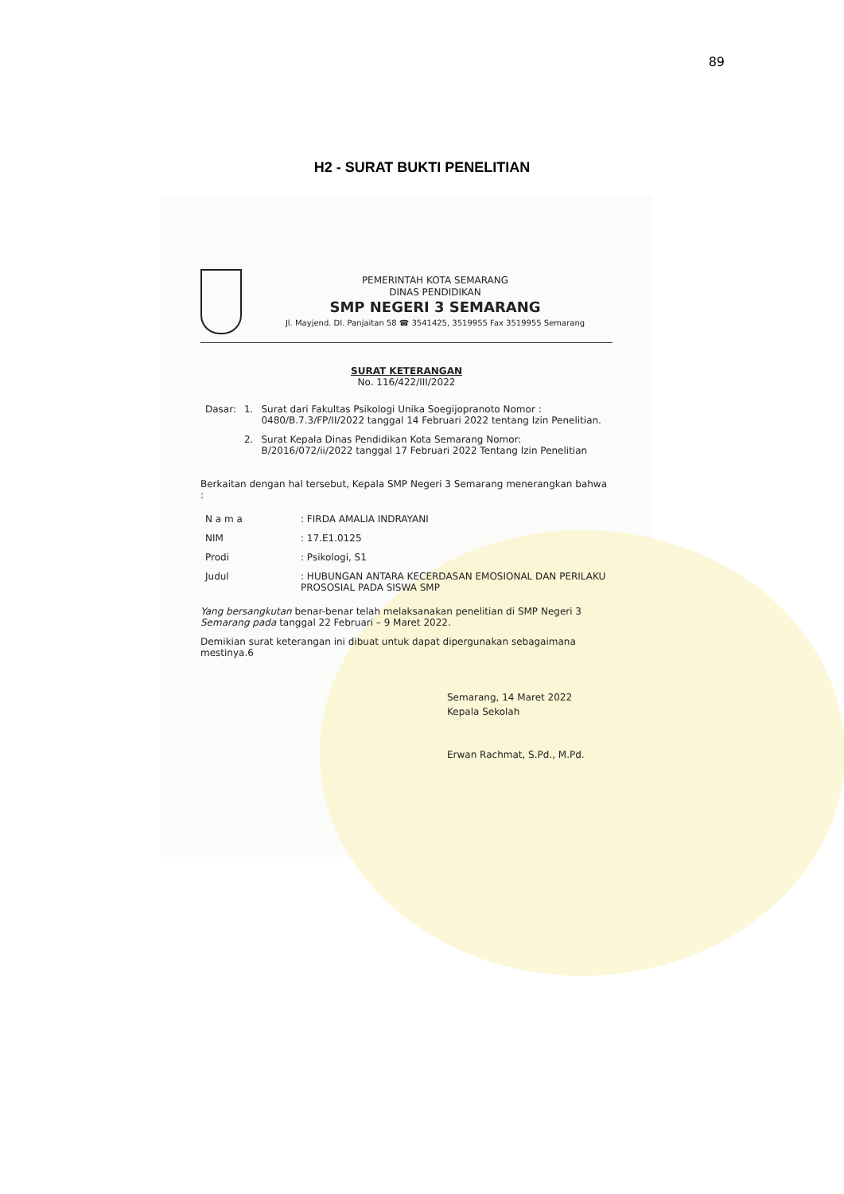89
H2 - SURAT BUKTI PENELITIAN
PEMERINTAH KOTA SEMARANG
DINAS PENDIDIKAN
SMP NEGERI 3 SEMARANG
Jl. Mayjend. DI. Panjaitan 58 ☎ 3541425, 3519955 Fax 3519955 Semarang
SURAT KETERANGAN
No. 116/422/III/2022
| Dasar: | 1. | Surat dari Fakultas Psikologi Unika Soegijopranoto Nomor : 0480/B.7.3/FP/II/2022 tanggal 14 Februari 2022 tentang Izin Penelitian. |
| | 2. | Surat Kepala Dinas Pendidikan Kota Semarang Nomor: B/2016/072/ii/2022 tanggal 17 Februari 2022 Tentang Izin Penelitian |
Berkaitan dengan hal tersebut, Kepala SMP Negeri 3 Semarang menerangkan bahwa :
| N a m a | : FIRDA AMALIA INDRAYANI |
| NIM | : 17.E1.0125 |
| Prodi | : Psikologi, S1 |
| Judul | : HUBUNGAN ANTARA KECERDASAN EMOSIONAL DAN PERILAKU PROSOSIAL PADA SISWA SMP |
Yang bersangkutan benar-benar telah melaksanakan penelitian di SMP Negeri 3 Semarang pada tanggal 22 Februari – 9 Maret 2022.
Demikian surat keterangan ini dibuat untuk dapat dipergunakan sebagaimana mestinya.6
Semarang, 14 Maret 2022
Kepala Sekolah
Erwan Rachmat, S.Pd., M.Pd.